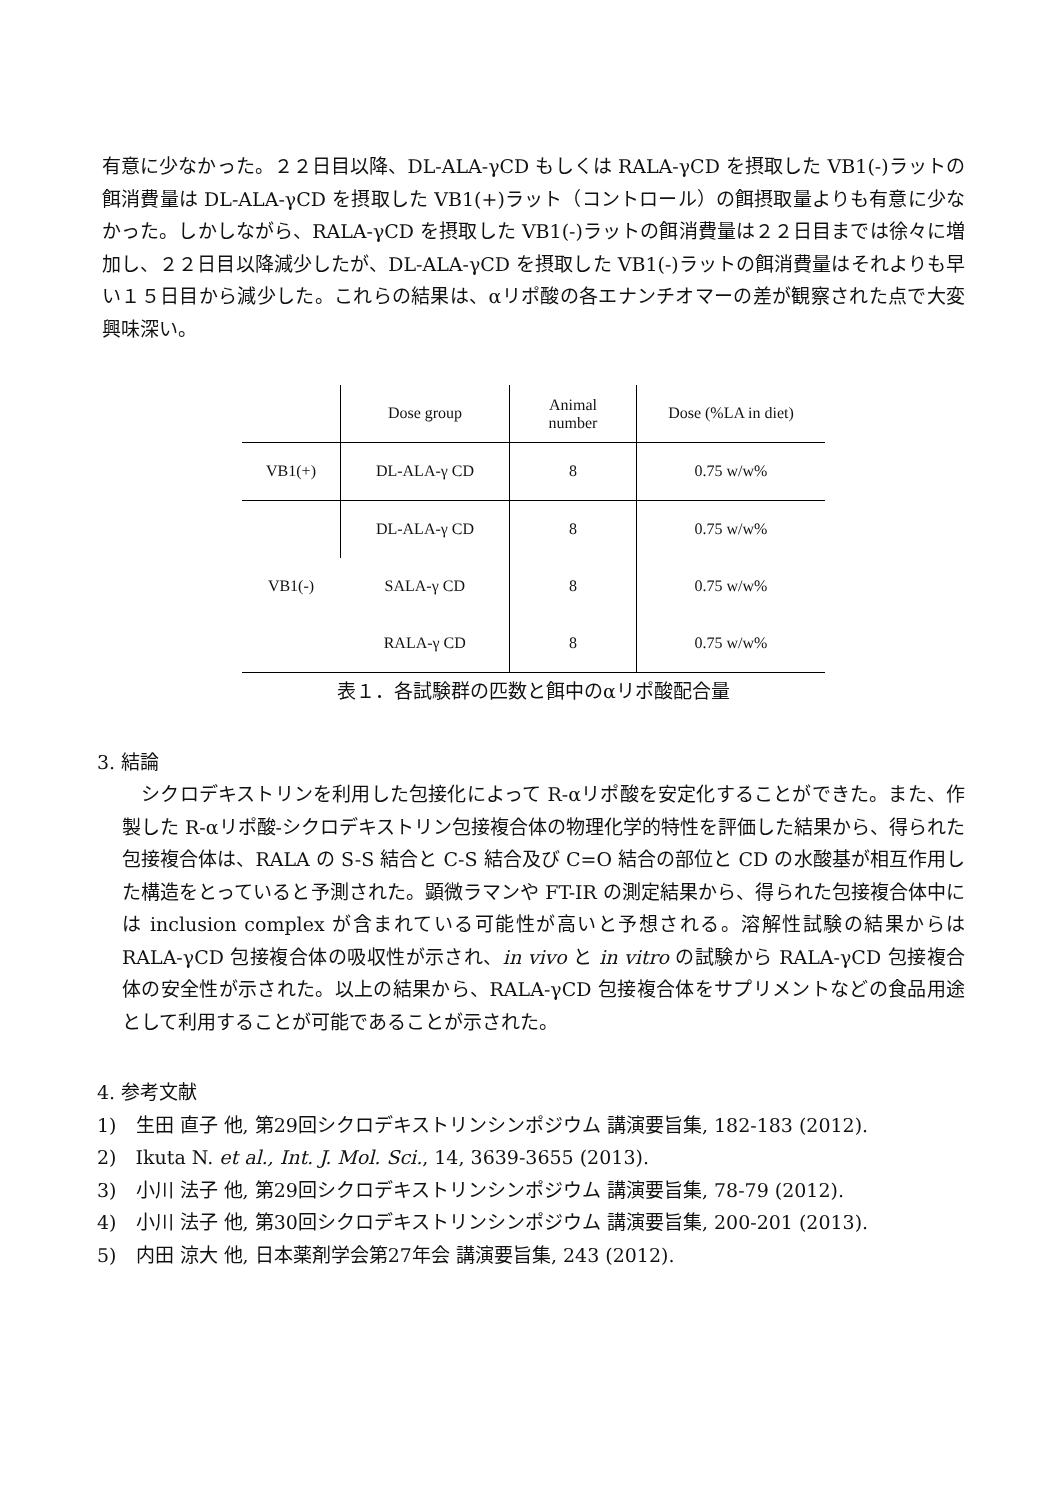有意に少なかった。２２日目以降、DL-ALA-γCD もしくは RALA-γCD を摂取した VB1(-)ラットの餌消費量は DL-ALA-γCD を摂取した VB1(+)ラット（コントロール）の餌摂取量よりも有意に少なかった。しかしながら、RALA-γCD を摂取した VB1(-)ラットの餌消費量は２２日目までは徐々に増加し、２２日目以降減少したが、DL-ALA-γCD を摂取した VB1(-)ラットの餌消費量はそれよりも早い１５日目から減少した。これらの結果は、αリポ酸の各エナンチオマーの差が観察された点で大変興味深い。
| | Dose group | Animal number | Dose (%LA in diet) |
| --- | --- | --- | --- |
| VB1(+) | DL-ALA-γ CD | 8 | 0.75 w/w% |
| VB1(-) | DL-ALA-γ CD | 8 | 0.75 w/w% |
| | SALA-γ CD | 8 | 0.75 w/w% |
| | RALA-γ CD | 8 | 0.75 w/w% |
表１．各試験群の匹数と餌中のαリポ酸配合量
3. 結論
　シクロデキストリンを利用した包接化によって R-αリポ酸を安定化することができた。また、作製した R-αリポ酸-シクロデキストリン包接複合体の物理化学的特性を評価した結果から、得られた包接複合体は、RALA の S-S 結合と C-S 結合及び C=O 結合の部位と CD の水酸基が相互作用した構造をとっていると予測された。顕微ラマンや FT-IR の測定結果から、得られた包接複合体中には inclusion complex が含まれている可能性が高いと予想される。溶解性試験の結果からは RALA-γCD 包接複合体の吸収性が示され、in vivo と in vitro の試験から RALA-γCD 包接複合体の安全性が示された。以上の結果から、RALA-γCD 包接複合体をサプリメントなどの食品用途として利用することが可能であることが示された。
4. 参考文献
1)　生田 直子 他, 第29回シクロデキストリンシンポジウム 講演要旨集, 182-183 (2012).
2)　Ikuta N. et al., Int. J. Mol. Sci., 14, 3639-3655 (2013).
3)　小川 法子 他, 第29回シクロデキストリンシンポジウム 講演要旨集, 78-79 (2012).
4)　小川 法子 他, 第30回シクロデキストリンシンポジウム 講演要旨集, 200-201 (2013).
5)　内田 涼大 他, 日本薬剤学会第27年会 講演要旨集, 243 (2012).